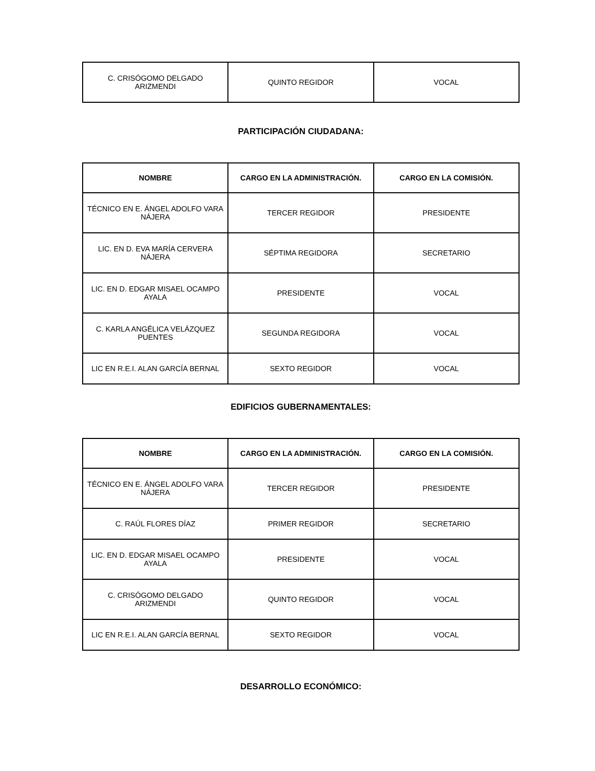| C. CRISÓGOMO DELGADO ARIZMENDI | QUINTO REGIDOR | VOCAL |
PARTICIPACIÓN CIUDADANA:
| NOMBRE | CARGO EN LA ADMINISTRACIÓN. | CARGO EN LA COMISIÓN. |
| --- | --- | --- |
| TÉCNICO EN E. ÁNGEL ADOLFO VARA NÁJERA | TERCER REGIDOR | PRESIDENTE |
| LIC. EN D. EVA MARÍA CERVERA NÁJERA | SÉPTIMA REGIDORA | SECRETARIO |
| LIC. EN D. EDGAR MISAEL OCAMPO AYALA | PRESIDENTE | VOCAL |
| C. KARLA ANGÉLICA VELÁZQUEZ PUENTES | SEGUNDA REGIDORA | VOCAL |
| LIC EN R.E.I. ALAN GARCÍA BERNAL | SEXTO REGIDOR | VOCAL |
EDIFICIOS GUBERNAMENTALES:
| NOMBRE | CARGO EN LA ADMINISTRACIÓN. | CARGO EN LA COMISIÓN. |
| --- | --- | --- |
| TÉCNICO EN E. ÁNGEL ADOLFO VARA NÁJERA | TERCER REGIDOR | PRESIDENTE |
| C. RAÚL FLORES DÍAZ | PRIMER REGIDOR | SECRETARIO |
| LIC. EN D. EDGAR MISAEL OCAMPO AYALA | PRESIDENTE | VOCAL |
| C. CRISÓGOMO DELGADO ARIZMENDI | QUINTO REGIDOR | VOCAL |
| LIC EN R.E.I. ALAN GARCÍA BERNAL | SEXTO REGIDOR | VOCAL |
DESARROLLO ECONÓMICO: